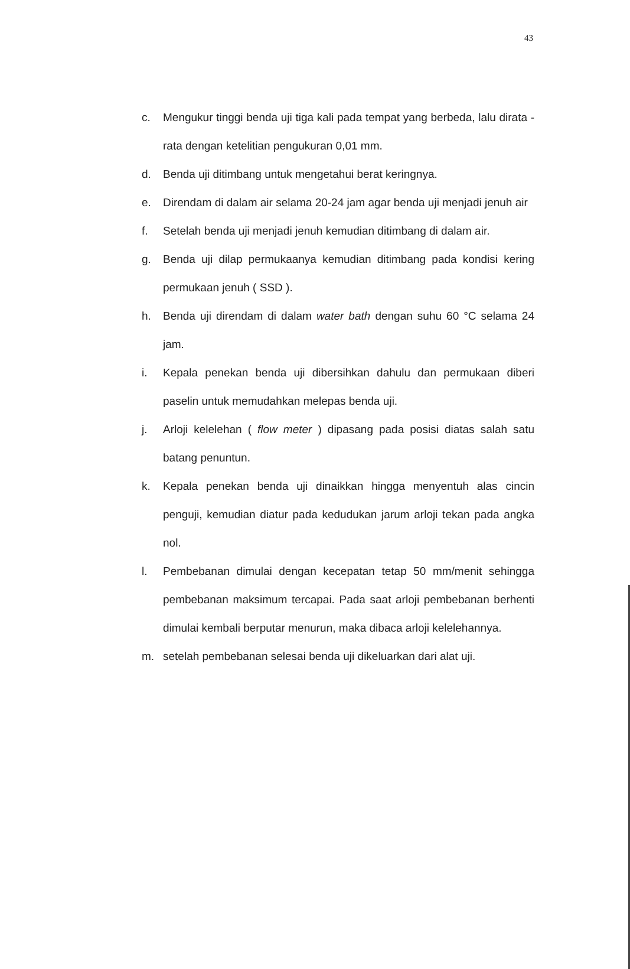43
c. Mengukur tinggi benda uji tiga kali pada tempat yang berbeda, lalu dirata - rata dengan ketelitian pengukuran 0,01 mm.
d. Benda uji ditimbang untuk mengetahui berat keringnya.
e. Direndam di dalam air selama 20-24 jam agar benda uji menjadi jenuh air
f. Setelah benda uji menjadi jenuh kemudian ditimbang di dalam air.
g. Benda uji dilap permukaanya kemudian ditimbang pada kondisi kering permukaan jenuh ( SSD ).
h. Benda uji direndam di dalam water bath dengan suhu 60 °C selama 24 jam.
i. Kepala penekan benda uji dibersihkan dahulu dan permukaan diberi paselin untuk memudahkan melepas benda uji.
j. Arloji kelelehan ( flow meter ) dipasang pada posisi diatas salah satu batang penuntun.
k. Kepala penekan benda uji dinaikkan hingga menyentuh alas cincin penguji, kemudian diatur pada kedudukan jarum arloji tekan pada angka nol.
l. Pembebanan dimulai dengan kecepatan tetap 50 mm/menit sehingga pembebanan maksimum tercapai. Pada saat arloji pembebanan berhenti dimulai kembali berputar menurun, maka dibaca arloji kelelehannya.
m. setelah pembebanan selesai benda uji dikeluarkan dari alat uji.